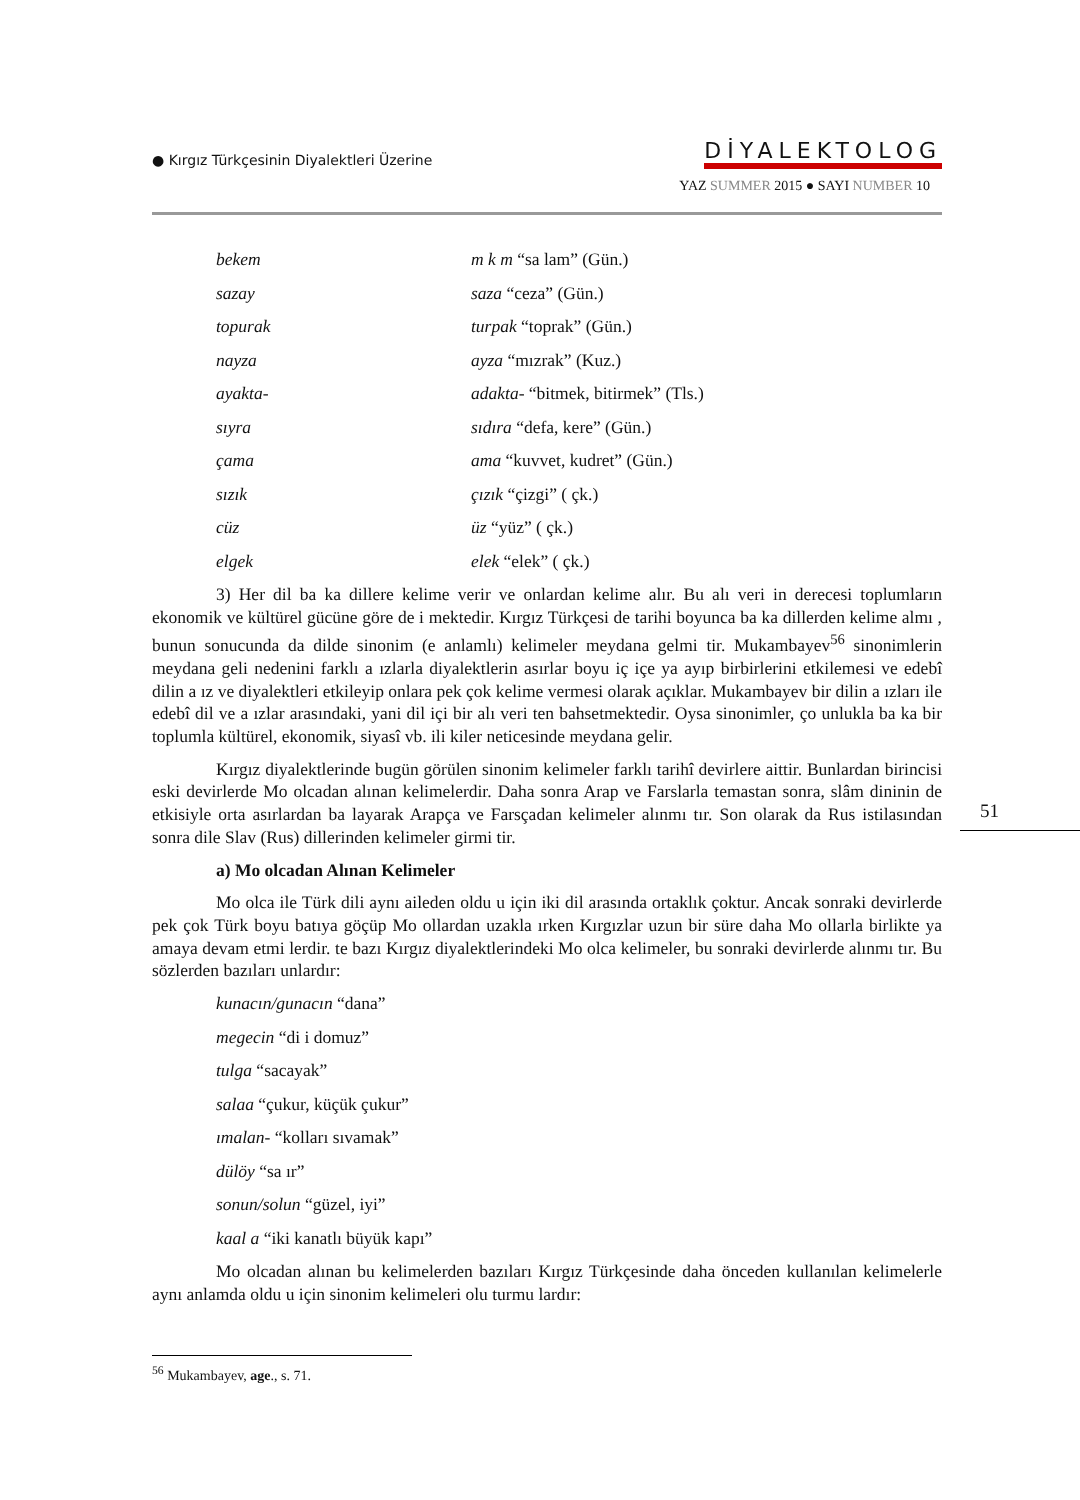● Kırgız Türkçesinin Diyalektleri Üzerine
DİYALEKTOLOG
YAZ SUMMER 2015 ● SAYI NUMBER 10
| bekem | m k m “sa lam” (Gün.) |
| sazay | saza “ceza” (Gün.) |
| topurak | turpak “toprak” (Gün.) |
| nayza | ayza “mızrak” (Kuz.) |
| ayakta- | adakta- “bitmek, bitirmek” (Tls.) |
| sıyra | sıdıra “defa, kere” (Gün.) |
| çama | ama “kuvvet, kudret” (Gün.) |
| sızık | çızık “çizgi” ( çk.) |
| cüz | üz “yüz” ( çk.) |
| elgek | elek “elek” ( çk.) |
3) Her dil ba ka dillere kelime verir ve onlardan kelime alır. Bu alı veri in derecesi toplumların ekonomik ve kültürel gücüne göre de i mektedir. Kırgız Türkçesi de tarihi boyunca ba ka dillerden kelime almı , bunun sonucunda da dilde sinonim (e anlamlı) kelimeler meydana gelmi tir. Mukambayev<sup>56</sup> sinonimlerin meydana geli nedenini farklı a ızlarla diyalektlerin asırlar boyu iç içe ya ayıp birbirlerini etkilemesi ve edebî dilin a ız ve diyalektleri etkileyip onlara pek çok kelime vermesi olarak açıklar. Mukambayev bir dilin a ızları ile edebî dil ve a ızlar arasındaki, yani dil içi bir alı veri ten bahsetmektedir. Oysa sinonimler, ço unlukla ba ka bir toplumla kültürel, ekonomik, siyasî vb. ili kiler neticesinde meydana gelir.
Kırgız diyalektlerinde bugün görülen sinonim kelimeler farklı tarihî devirlere aittir. Bunlardan birincisi eski devirlerde Mo olcadan alınan kelimelerdir. Daha sonra Arap ve Farslarla temastan sonra, slâm dininin de etkisiyle orta asırlardan ba layarak Arapça ve Farsçadan kelimeler alınmı tır. Son olarak da Rus istilasından sonra dile Slav (Rus) dillerinden kelimeler girmi tir.
a) Mo olcadan Alınan Kelimeler
Mo olca ile Türk dili aynı aileden oldu u için iki dil arasında ortaklık çoktur. Ancak sonraki devirlerde pek çok Türk boyu batıya göçüp Mo ollardan uzakla ırken Kırgızlar uzun bir süre daha Mo ollarla birlikte ya amaya devam etmi lerdir. te bazı Kırgız diyalektlerindeki Mo olca kelimeler, bu sonraki devirlerde alınmı tır. Bu sözlerden bazıları unlardır:
kunacın/gunacın “dana”
megecin “di i domuz”
tulga “sacayak”
salaa “çukur, küçük çukur”
ımalan- “kolları sıvamak”
dülöy “sa ır”
sonun/solun “güzel, iyi”
kaal a “iki kanatlı büyük kapı”
Mo olcadan alınan bu kelimelerden bazıları Kırgız Türkçesinde daha önceden kullanılan kelimelerle aynı anlamda oldu u için sinonim kelimeleri olu turmu lardır:
51
<sup>56</sup> Mukambayev, age., s. 71.